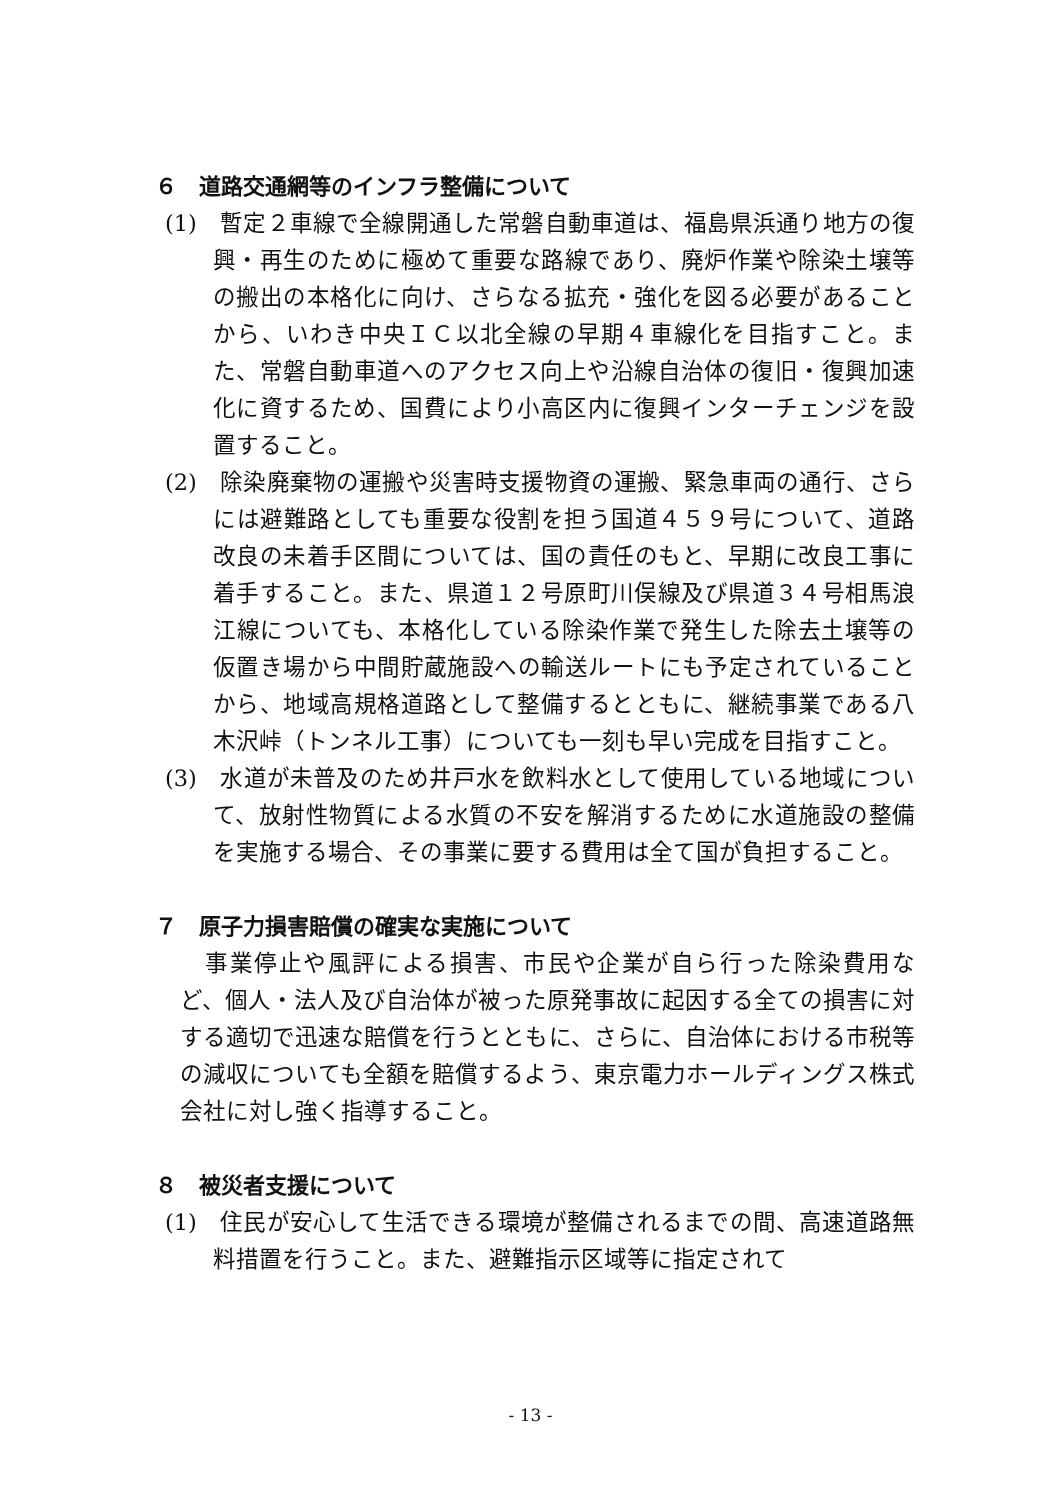６　道路交通網等のインフラ整備について
(1)　暫定２車線で全線開通した常磐自動車道は、福島県浜通り地方の復興・再生のために極めて重要な路線であり、廃炉作業や除染土壌等の搬出の本格化に向け、さらなる拡充・強化を図る必要があることから、いわき中央ＩＣ以北全線の早期４車線化を目指すこと。また、常磐自動車道へのアクセス向上や沿線自治体の復旧・復興加速化に資するため、国費により小高区内に復興インターチェンジを設置すること。
(2)　除染廃棄物の運搬や災害時支援物資の運搬、緊急車両の通行、さらには避難路としても重要な役割を担う国道４５９号について、道路改良の未着手区間については、国の責任のもと、早期に改良工事に着手すること。また、県道１２号原町川俣線及び県道３４号相馬浪江線についても、本格化している除染作業で発生した除去土壌等の仮置き場から中間貯蔵施設への輸送ルートにも予定されていることから、地域高規格道路として整備するとともに、継続事業である八木沢峠（トンネル工事）についても一刻も早い完成を目指すこと。
(3)　水道が未普及のため井戸水を飲料水として使用している地域について、放射性物質による水質の不安を解消するために水道施設の整備を実施する場合、その事業に要する費用は全て国が負担すること。
７　原子力損害賠償の確実な実施について
事業停止や風評による損害、市民や企業が自ら行った除染費用など、個人・法人及び自治体が被った原発事故に起因する全ての損害に対する適切で迅速な賠償を行うとともに、さらに、自治体における市税等の減収についても全額を賠償するよう、東京電力ホールディングス株式会社に対し強く指導すること。
８　被災者支援について
(1)　住民が安心して生活できる環境が整備されるまでの間、高速道路無料措置を行うこと。また、避難指示区域等に指定されて
- 13 -